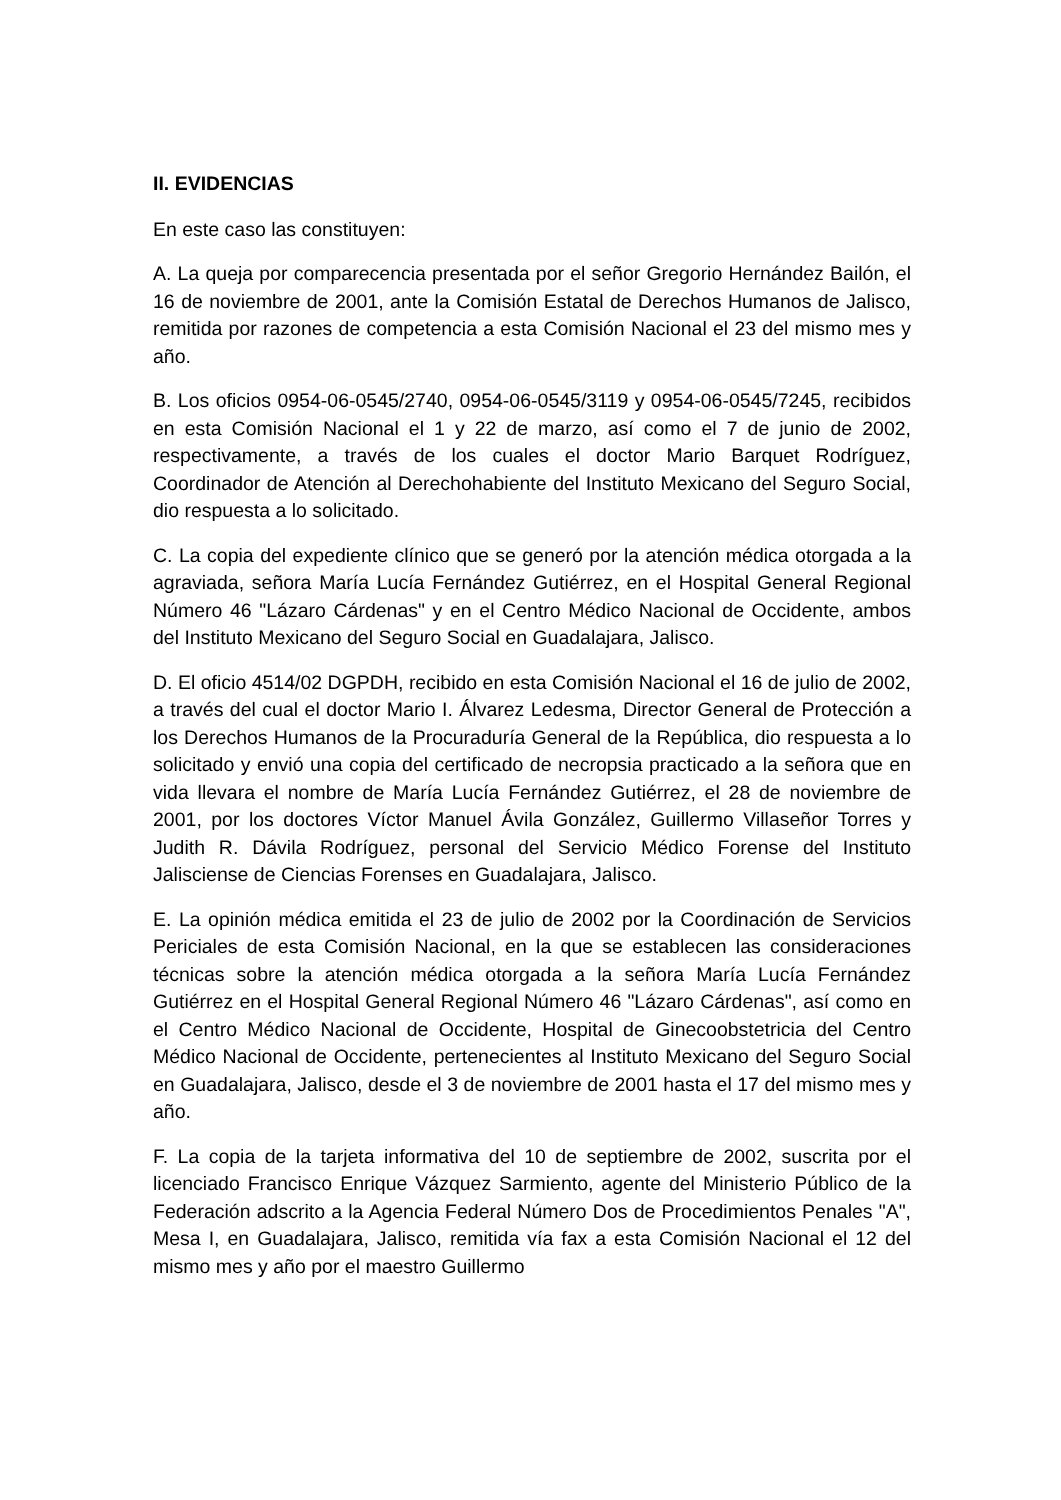II. EVIDENCIAS
En este caso las constituyen:
A. La queja por comparecencia presentada por el señor Gregorio Hernández Bailón, el 16 de noviembre de 2001, ante la Comisión Estatal de Derechos Humanos de Jalisco, remitida por razones de competencia a esta Comisión Nacional el 23 del mismo mes y año.
B. Los oficios 0954-06-0545/2740, 0954-06-0545/3119 y 0954-06-0545/7245, recibidos en esta Comisión Nacional el 1 y 22 de marzo, así como el 7 de junio de 2002, respectivamente, a través de los cuales el doctor Mario Barquet Rodríguez, Coordinador de Atención al Derechohabiente del Instituto Mexicano del Seguro Social, dio respuesta a lo solicitado.
C. La copia del expediente clínico que se generó por la atención médica otorgada a la agraviada, señora María Lucía Fernández Gutiérrez, en el Hospital General Regional Número 46 "Lázaro Cárdenas" y en el Centro Médico Nacional de Occidente, ambos del Instituto Mexicano del Seguro Social en Guadalajara, Jalisco.
D. El oficio 4514/02 DGPDH, recibido en esta Comisión Nacional el 16 de julio de 2002, a través del cual el doctor Mario I. Álvarez Ledesma, Director General de Protección a los Derechos Humanos de la Procuraduría General de la República, dio respuesta a lo solicitado y envió una copia del certificado de necropsia practicado a la señora que en vida llevara el nombre de María Lucía Fernández Gutiérrez, el 28 de noviembre de 2001, por los doctores Víctor Manuel Ávila González, Guillermo Villaseñor Torres y Judith R. Dávila Rodríguez, personal del Servicio Médico Forense del Instituto Jalisciense de Ciencias Forenses en Guadalajara, Jalisco.
E. La opinión médica emitida el 23 de julio de 2002 por la Coordinación de Servicios Periciales de esta Comisión Nacional, en la que se establecen las consideraciones técnicas sobre la atención médica otorgada a la señora María Lucía Fernández Gutiérrez en el Hospital General Regional Número 46 "Lázaro Cárdenas", así como en el Centro Médico Nacional de Occidente, Hospital de Ginecoobstetricia del Centro Médico Nacional de Occidente, pertenecientes al Instituto Mexicano del Seguro Social en Guadalajara, Jalisco, desde el 3 de noviembre de 2001 hasta el 17 del mismo mes y año.
F. La copia de la tarjeta informativa del 10 de septiembre de 2002, suscrita por el licenciado Francisco Enrique Vázquez Sarmiento, agente del Ministerio Público de la Federación adscrito a la Agencia Federal Número Dos de Procedimientos Penales "A", Mesa I, en Guadalajara, Jalisco, remitida vía fax a esta Comisión Nacional el 12 del mismo mes y año por el maestro Guillermo